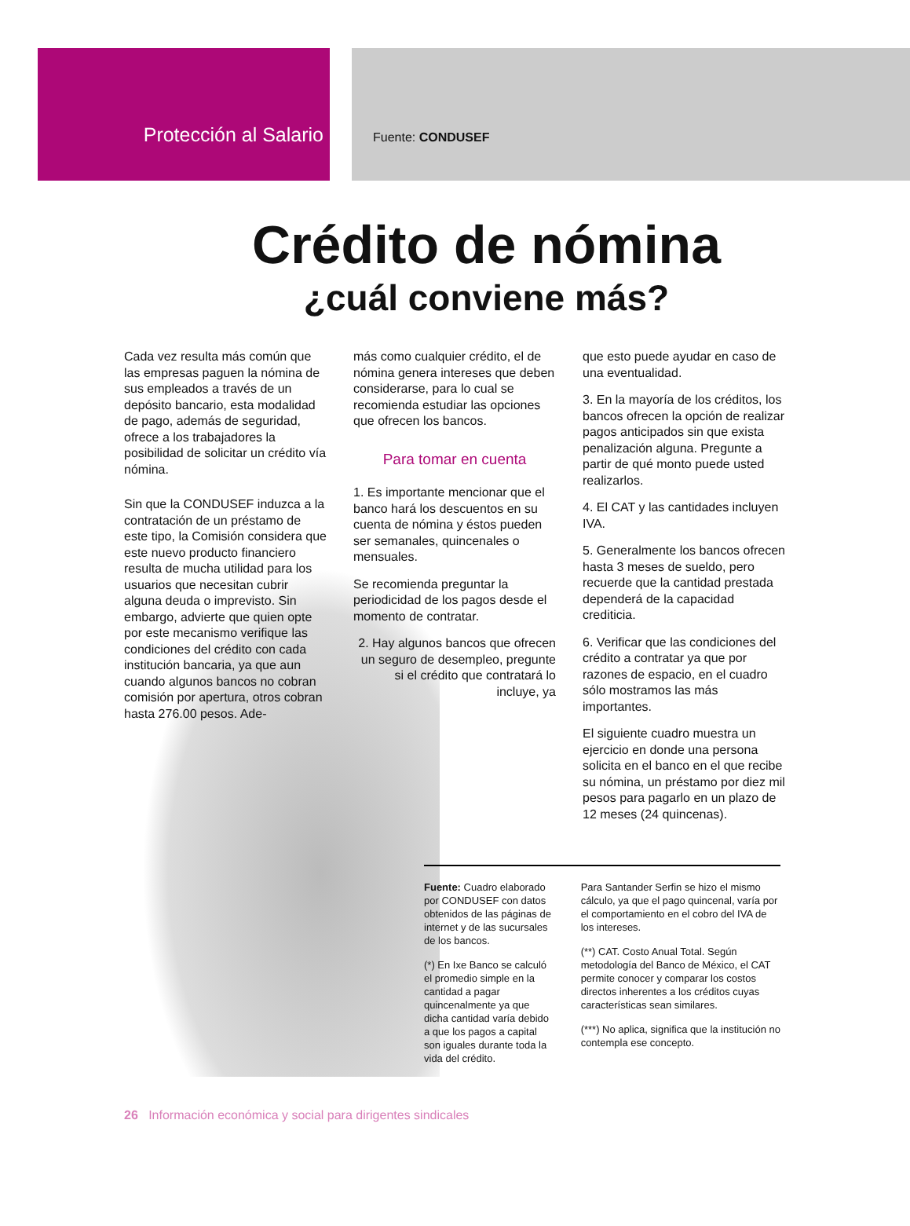Protección al Salario
Fuente: CONDUSEF
Crédito de nómina
¿cuál conviene más?
Cada vez resulta más común que las empresas paguen la nómina de sus empleados a través de un depósito bancario, esta modalidad de pago, además de seguridad, ofrece a los trabajadores la posibilidad de solicitar un crédito vía nómina.
Sin que la CONDUSEF induzca a la contratación de un préstamo de este tipo, la Comisión considera que este nuevo producto financiero resulta de mucha utilidad para los usuarios que necesitan cubrir alguna deuda o imprevisto. Sin embargo, advierte que quien opte por este mecanismo verifique las condiciones del crédito con cada institución bancaria, ya que aun cuando algunos bancos no cobran comisión por apertura, otros cobran hasta 276.00 pesos. Ade-
más como cualquier crédito, el de nómina genera intereses que deben considerarse, para lo cual se recomienda estudiar las opciones que ofrecen los bancos.
Para tomar en cuenta
1. Es importante mencionar que el banco hará los descuentos en su cuenta de nómina y éstos pueden ser semanales, quincenales o mensuales.
Se recomienda preguntar la periodicidad de los pagos desde el momento de contratar.
2. Hay algunos bancos que ofrecen un seguro de desempleo, pregunte si el crédito que contratará lo incluye, ya
que esto puede ayudar en caso de una eventualidad.
3. En la mayoría de los créditos, los bancos ofrecen la opción de realizar pagos anticipados sin que exista penalización alguna. Pregunte a partir de qué monto puede usted realizarlos.
4. El CAT y las cantidades incluyen IVA.
5. Generalmente los bancos ofrecen hasta 3 meses de sueldo, pero recuerde que la cantidad prestada dependerá de la capacidad crediticia.
6. Verificar que las condiciones del crédito a contratar ya que por razones de espacio, en el cuadro sólo mostramos las más importantes.
El siguiente cuadro muestra un ejercicio en donde una persona solicita en el banco en el que recibe su nómina, un préstamo por diez mil pesos para pagarlo en un plazo de 12 meses (24 quincenas).
Fuente: Cuadro elaborado por CONDUSEF con datos obtenidos de las páginas de internet y de las sucursales de los bancos.
(*) En Ixe Banco se calculó el promedio simple en la cantidad a pagar quincenalmente ya que dicha cantidad varía debido a que los pagos a capital son iguales durante toda la vida del crédito.
Para Santander Serfin se hizo el mismo cálculo, ya que el pago quincenal, varía por el comportamiento en el cobro del IVA de los intereses.
(**) CAT. Costo Anual Total. Según metodología del Banco de México, el CAT permite conocer y comparar los costos directos inherentes a los créditos cuyas características sean similares.
(***) No aplica, significa que la institución no contempla ese concepto.
26 Información económica y social para dirigentes sindicales